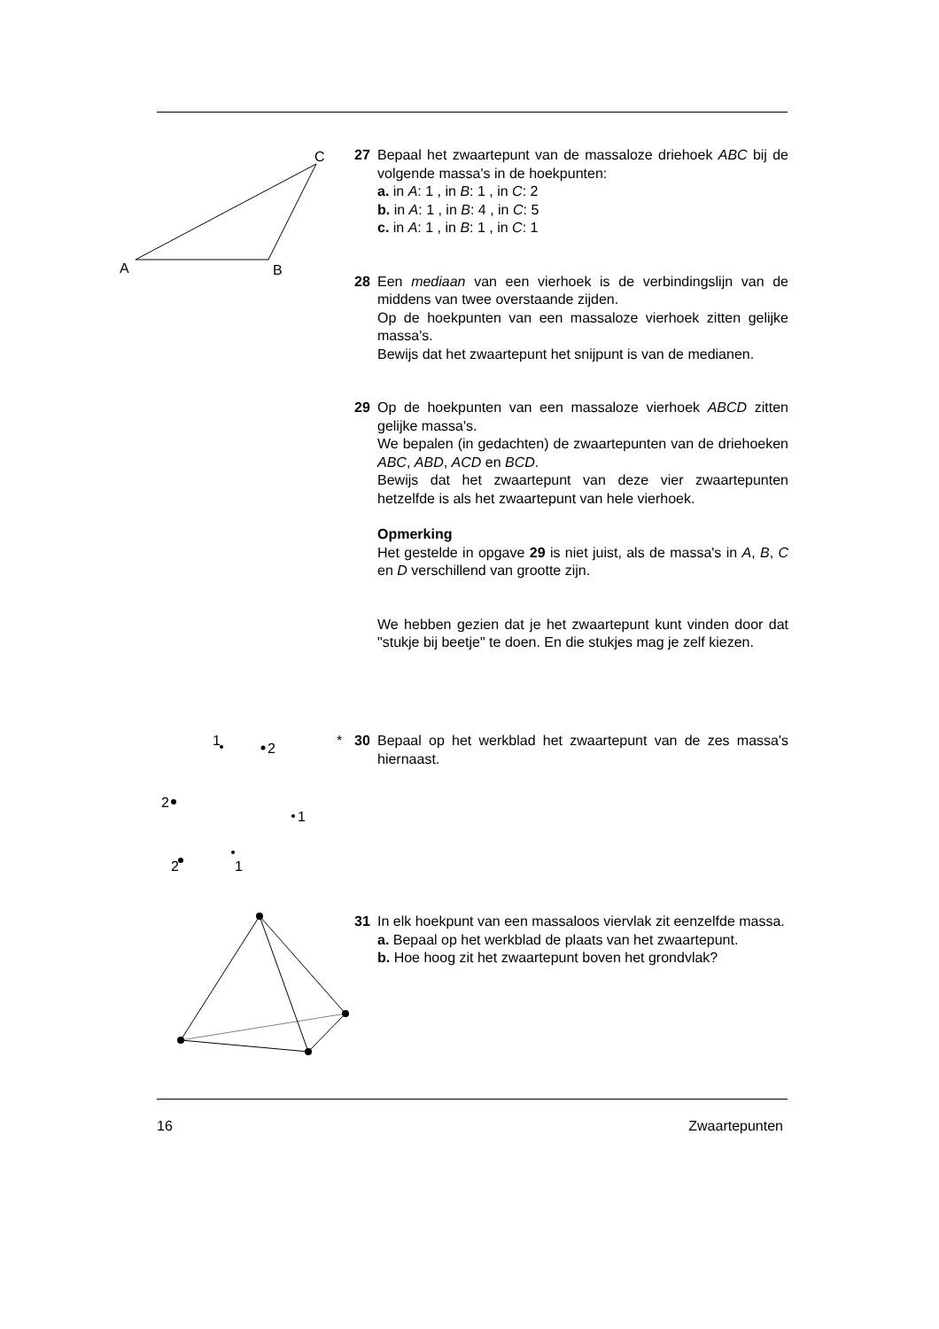A
B
C
27 Bepaal het zwaartepunt van de massaloze driehoek ABC bij de volgende massa's in de hoekpunten:
a. in A: 1 , in B: 1 , in C: 2
b. in A: 1 , in B: 4 , in C: 5
c. in A: 1 , in B: 1 , in C: 1
28 Een mediaan van een vierhoek is de verbindingslijn van de middens van twee overstaande zijden.
Op de hoekpunten van een massaloze vierhoek zitten gelijke massa's.
Bewijs dat het zwaartepunt het snijpunt is van de medianen.
29 Op de hoekpunten van een massaloze vierhoek ABCD zitten gelijke massa's.
We bepalen (in gedachten) de zwaartepunten van de driehoeken ABC, ABD, ACD en BCD.
Bewijs dat het zwaartepunt van deze vier zwaartepunten hetzelfde is als het zwaartepunt van hele vierhoek.
Opmerking
Het gestelde in opgave 29 is niet juist, als de massa's in A, B, C en D verschillend van grootte zijn.
We hebben gezien dat je het zwaartepunt kunt vinden door dat "stukje bij beetje" te doen. En die stukjes mag je zelf kiezen.
1
2
2
1
1
2
*
30 Bepaal op het werkblad het zwaartepunt van de zes massa's hiernaast.
31 In elk hoekpunt van een massaloos viervlak zit eenzelfde massa.
a. Bepaal op het werkblad de plaats van het zwaartepunt.
b. Hoe hoog zit het zwaartepunt boven het grondvlak?
16 Zwaartepunten